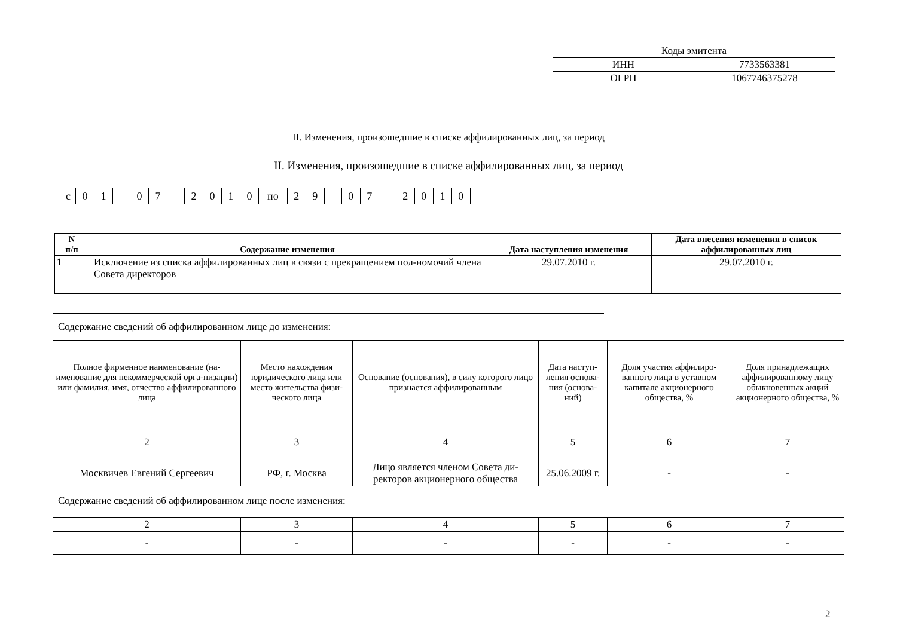| Коды эмитента | |
| ИНН | 7733563381 |
| ОГРН | 1067746375278 |
II. Изменения, произошедшие в списке аффилированных лиц, за период
II. Изменения, произошедшие в списке аффилированных лиц, за период
с 01 07 2010 по 29 07 2010
| N п/п | Содержание изменения | Дата наступления изменения | Дата внесения изменения в список аффилированных лиц |
| --- | --- | --- | --- |
| 1 | Исключение из списка аффилированных лиц в связи с прекращением пол-номочий члена Совета директоров | 29.07.2010 г. | 29.07.2010 г. |
Содержание сведений об аффилированном лице до изменения:
| Полное фирменное наименование (на-именование для некоммерческой орга-низации) или фамилия, имя, отчество аффилированного лица | Место нахождения юридического лица или место жительства физи-ческого лица | Основание (основания), в силу которого лицо признается аффилированным | Дата наступ-ления основа-ния (основа-ний) | Доля участия аффилиро-ванного лица в уставном капитале акционерного общества, % | Доля принадлежащих аффилированному лицу обыкновенных акций акционерного общества, % |
| 2 | 3 | 4 | 5 | 6 | 7 |
| Москвичев Евгений Сергеевич | РФ, г. Москва | Лицо является членом Совета ди-ректоров акционерного общества | 25.06.2009 г. | - | - |
Содержание сведений об аффилированном лице после изменения:
| 2 | 3 | 4 | 5 | 6 | 7 |
| - | - | - | - | - | - |
2